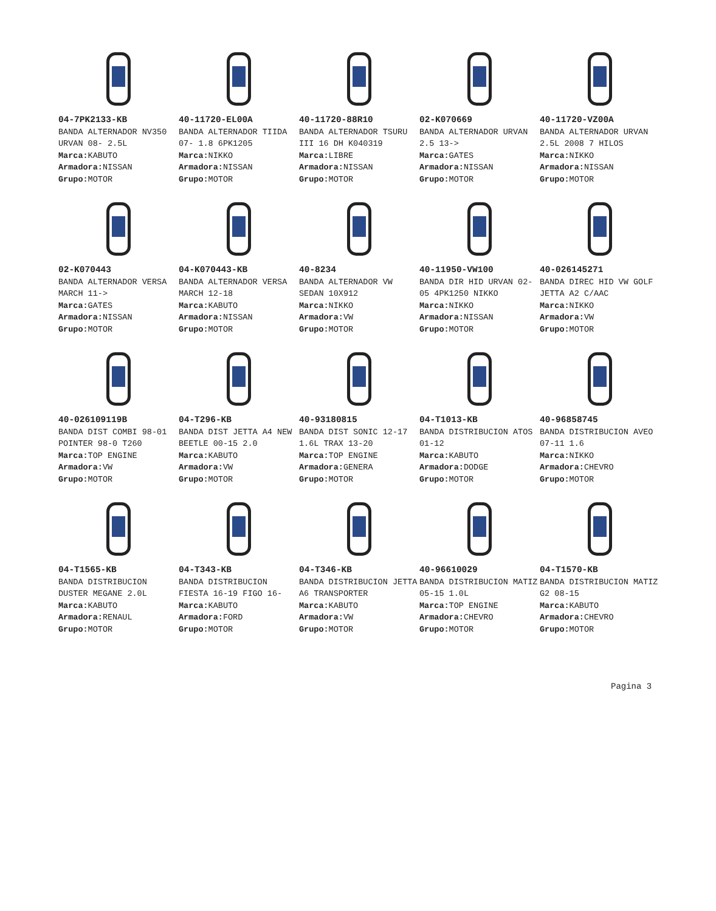04-7PK2133-KB
BANDA ALTERNADOR NV350 URVAN 08- 2.5L
Marca: KABUTO
Armadora: NISSAN
Grupo: MOTOR
40-11720-EL00A
BANDA ALTERNADOR TIIDA 07- 1.8 6PK1205
Marca: NIKKO
Armadora: NISSAN
Grupo: MOTOR
40-11720-88R10
BANDA ALTERNADOR TSURU III 16 DH K040319
Marca: LIBRE
Armadora: NISSAN
Grupo: MOTOR
02-K070669
BANDA ALTERNADOR URVAN 2.5 13->
Marca: GATES
Armadora: NISSAN
Grupo: MOTOR
40-11720-VZ00A
BANDA ALTERNADOR URVAN 2.5L 2008 7 HILOS
Marca: NIKKO
Armadora: NISSAN
Grupo: MOTOR
02-K070443
BANDA ALTERNADOR VERSA MARCH 11->
Marca: GATES
Armadora: NISSAN
Grupo: MOTOR
04-K070443-KB
BANDA ALTERNADOR VERSA MARCH 12-18
Marca: KABUTO
Armadora: NISSAN
Grupo: MOTOR
40-8234
BANDA ALTERNADOR VW SEDAN 10X912
Marca: NIKKO
Armadora: VW
Grupo: MOTOR
40-11950-VW100
BANDA DIR HID URVAN 02-05 4PK1250 NIKKO
Marca: NIKKO
Armadora: NISSAN
Grupo: MOTOR
40-026145271
BANDA DIREC HID VW GOLF JETTA A2 C/AAC
Marca: NIKKO
Armadora: VW
Grupo: MOTOR
40-026109119B
BANDA DIST COMBI 98-01 POINTER 98-0 T260
Marca: TOP ENGINE
Armadora: VW
Grupo: MOTOR
04-T296-KB
BANDA DIST JETTA A4 NEW BEETLE 00-15 2.0
Marca: KABUTO
Armadora: VW
Grupo: MOTOR
40-93180815
BANDA DIST SONIC 12-17 1.6L TRAX 13-20
Marca: TOP ENGINE
Armadora: GENERA
Grupo: MOTOR
04-T1013-KB
BANDA DISTRIBUCION ATOS 01-12
Marca: KABUTO
Armadora: DODGE
Grupo: MOTOR
40-96858745
BANDA DISTRIBUCION AVEO 07-11 1.6
Marca: NIKKO
Armadora: CHEVRO
Grupo: MOTOR
04-T1565-KB
BANDA DISTRIBUCION DUSTER MEGANE 2.0L
Marca: KABUTO
Armadora: RENAUL
Grupo: MOTOR
04-T343-KB
BANDA DISTRIBUCION FIESTA 16-19 FIGO 16-
Marca: KABUTO
Armadora: FORD
Grupo: MOTOR
04-T346-KB
BANDA DISTRIBUCION JETTA A6 TRANSPORTER
Marca: KABUTO
Armadora: VW
Grupo: MOTOR
40-96610029
BANDA DISTRIBUCION MATIZ 05-15 1.0L
Marca: TOP ENGINE
Armadora: CHEVRO
Grupo: MOTOR
04-T1570-KB
BANDA DISTRIBUCION MATIZ G2 08-15
Marca: KABUTO
Armadora: CHEVRO
Grupo: MOTOR
Pagina 3